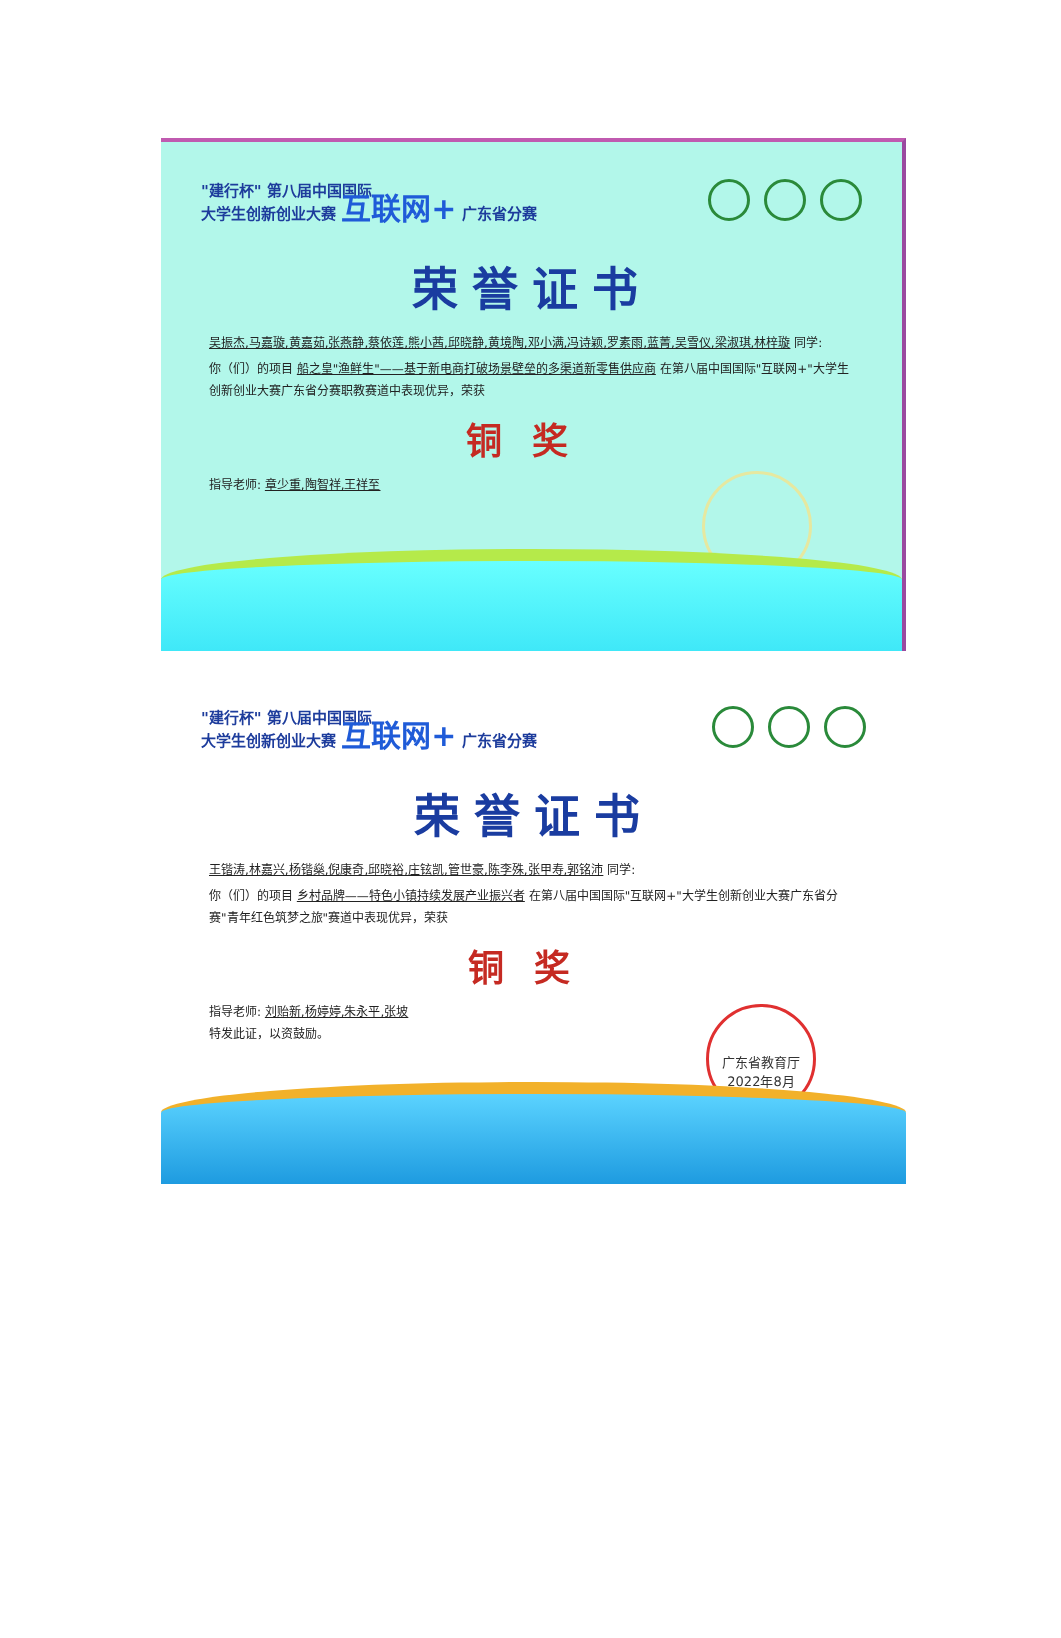"建行杯" 第八届中国国际
大学生创新创业大赛 互联网+ 广东省分赛
荣誉证书
吴振杰,马嘉璇,黄嘉茹,张燕静,蔡依莲,熊小茜,邱晓静,黄境陶,邓小满,冯诗颖,罗素雨,蓝菁,吴雪仪,梁淑琪,林梓璇 同学:
你（们）的项目 船之皇"渔鲜生"——基于新电商打破场景壁垒的多渠道新零售供应商 在第八届中国国际"互联网+"大学生创新创业大赛广东省分赛职教赛道中表现优异，荣获
铜奖
指导老师: 章少重,陶智祥,王祥至
"建行杯" 第八届中国国际
大学生创新创业大赛 互联网+ 广东省分赛
荣誉证书
王锴涛,林嘉兴,杨锴燊,倪康奇,邱晓裕,庄铉凯,管世豪,陈李殊,张甲寿,郭铭沛 同学:
你（们）的项目 乡村品牌——特色小镇持续发展产业振兴者 在第八届中国国际"互联网+"大学生创新创业大赛广东省分赛"青年红色筑梦之旅"赛道中表现优异，荣获
铜奖
指导老师: 刘贻新,杨婷婷,朱永平,张坡
特发此证，以资鼓励。
广东省教育厅
2022年8月